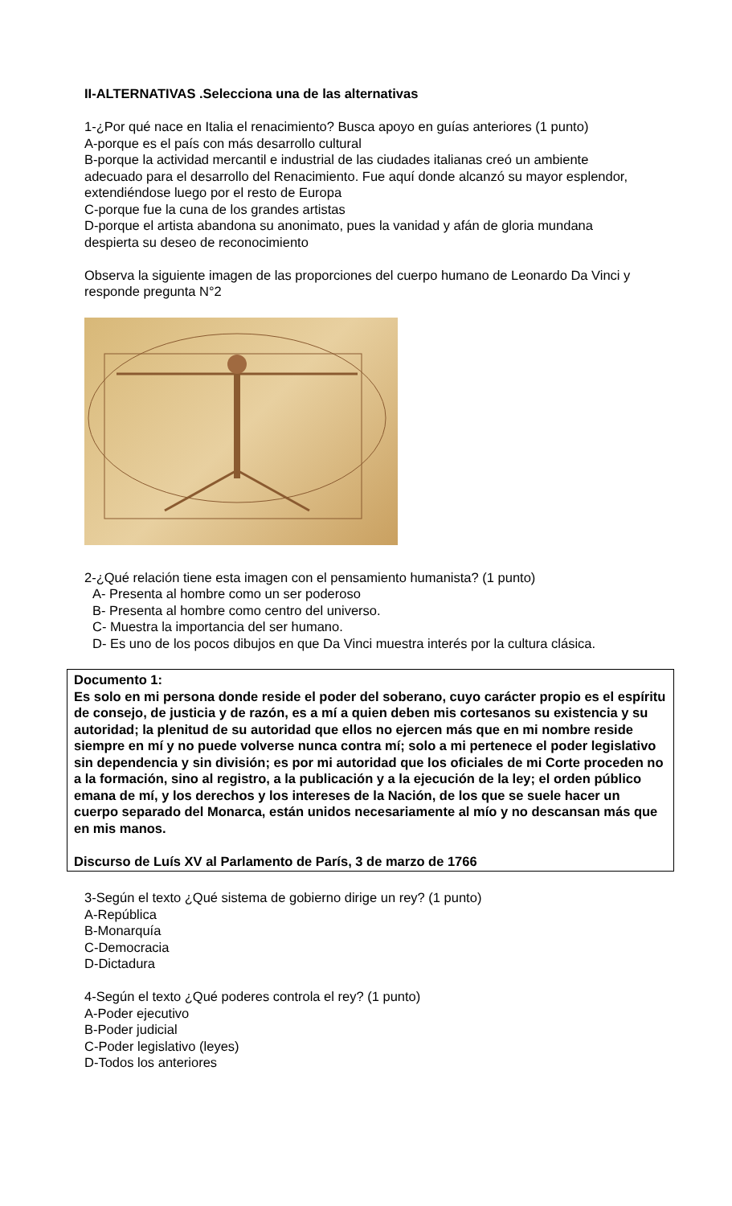II-ALTERNATIVAS .Selecciona una de las alternativas
1-¿Por qué nace en Italia el renacimiento? Busca apoyo en guías anteriores (1 punto)
A-porque es el país con más desarrollo cultural
B-porque la actividad mercantil e industrial de las ciudades italianas creó un ambiente adecuado para el desarrollo del Renacimiento. Fue aquí donde alcanzó su mayor esplendor, extendiéndose luego por el resto de Europa
C-porque fue la cuna de los grandes artistas
D-porque el artista abandona su anonimato, pues la vanidad y afán de gloria mundana despierta su deseo de reconocimiento
Observa la siguiente imagen de las proporciones del cuerpo humano de Leonardo Da Vinci y responde pregunta N°2
2-¿Qué relación tiene esta imagen con el pensamiento humanista? (1 punto)
A- Presenta al hombre como un ser poderoso
B- Presenta al hombre como centro del universo.
C- Muestra la importancia del ser humano.
D- Es uno de los pocos dibujos en que Da Vinci muestra interés por la cultura clásica.
Documento 1:
Es solo en mi persona donde reside el poder del soberano, cuyo carácter propio es el espíritu de consejo, de justicia y de razón, es a mí a quien deben mis cortesanos su existencia y su autoridad; la plenitud de su autoridad que ellos no ejercen más que en mi nombre reside siempre en mí y no puede volverse nunca contra mí; solo a mi pertenece el poder legislativo sin dependencia y sin división; es por mi autoridad que los oficiales de mi Corte proceden no a la formación, sino al registro, a la publicación y a la ejecución de la ley; el orden público emana de mí, y los derechos y los intereses de la Nación, de los que se suele hacer un cuerpo separado del Monarca, están unidos necesariamente al mío y no descansan más que en mis manos.
Discurso de Luís XV al Parlamento de París, 3 de marzo de 1766
3-Según el texto ¿Qué sistema de gobierno dirige un rey? (1 punto)
A-República
B-Monarquía
C-Democracia
D-Dictadura
4-Según el texto ¿Qué poderes controla el rey? (1 punto)
A-Poder ejecutivo
B-Poder judicial
C-Poder legislativo (leyes)
D-Todos los anteriores